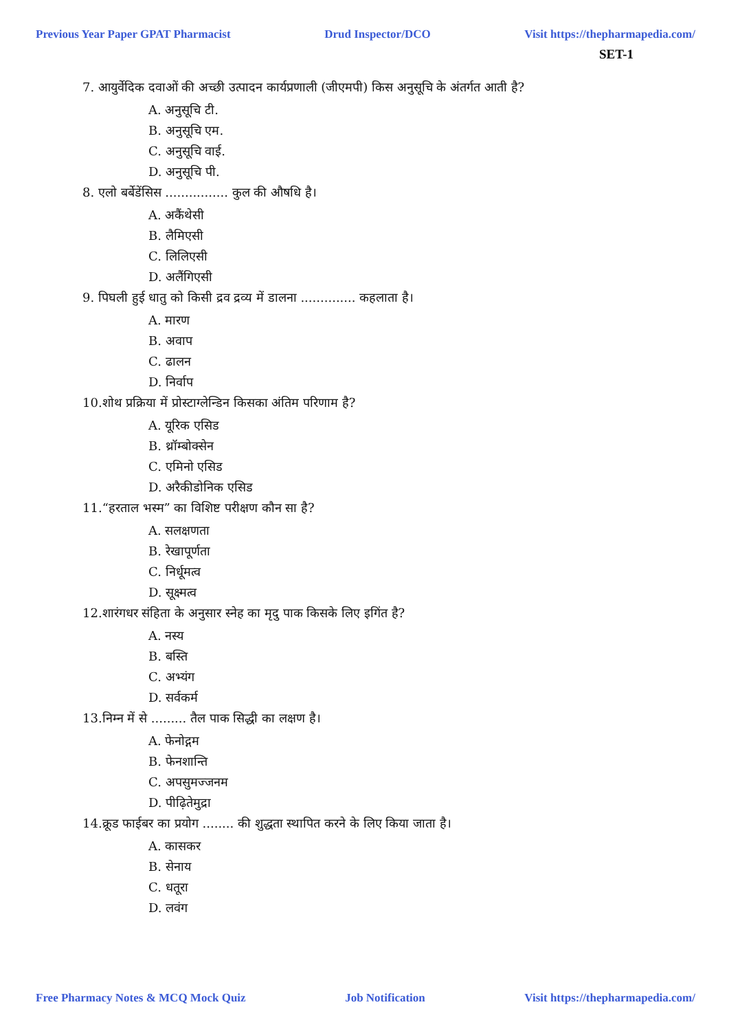Previous Year Paper GPAT Pharmacist Drud Inspector/DCO Visit https://thepharmapedia.com/
SET-1
7. आयुर्वेदिक दवाओं की अच्छी उत्पादन कार्यप्रणाली (जीएमपी) किस अनुसूचि के अंतर्गत आती है?
A. अनुसूचि टी.
B. अनुसूचि एम.
C. अनुसूचि वाई.
D. अनुसूचि पी.
8. एलो बर्बेडेंसिस ................ कुल की औषधि है।
A. अकैंथेसी
B. लैमिएसी
C. लिलिएसी
D. अलैंगिएसी
9. पिघली हुई धातु को किसी द्रव द्रव्य में डालना .............. कहलाता है।
A. मारण
B. अवाप
C. ढालन
D. निर्वाप
10.शोथ प्रक्रिया में प्रोस्टाग्लेन्डिन किसका अंतिम परिणाम है?
A. यूरिक एसिड
B. थ्रॉम्बोक्सेन
C. एमिनो एसिड
D. अरैकीडोनिक एसिड
11.“हरताल भस्म” का विशिष्ट परीक्षण कौन सा है?
A. सलक्षणता
B. रेखापूर्णता
C. निर्धूमत्व
D. सूक्ष्मत्व
12.शारंगधर संहिता के अनुसार स्नेह का मृदु पाक किसके लिए इगिंत है?
A. नस्य
B. बस्ति
C. अभ्यंग
D. सर्वकर्म
13.निम्न में से ......... तैल पाक सिद्धी का लक्षण है।
A. फेनोद्गम
B. फेनशान्ति
C. अपसुमज्जनम
D. पीढ़ितेमुद्रा
14.क्रूड फाईबर का प्रयोग ........ की शुद्धता स्थापित करने के लिए किया जाता है।
A. कासकर
B. सेनाय
C. धतूरा
D. लवंग
Free Pharmacy Notes & MCQ Mock Quiz Job Notification Visit https://thepharmapedia.com/